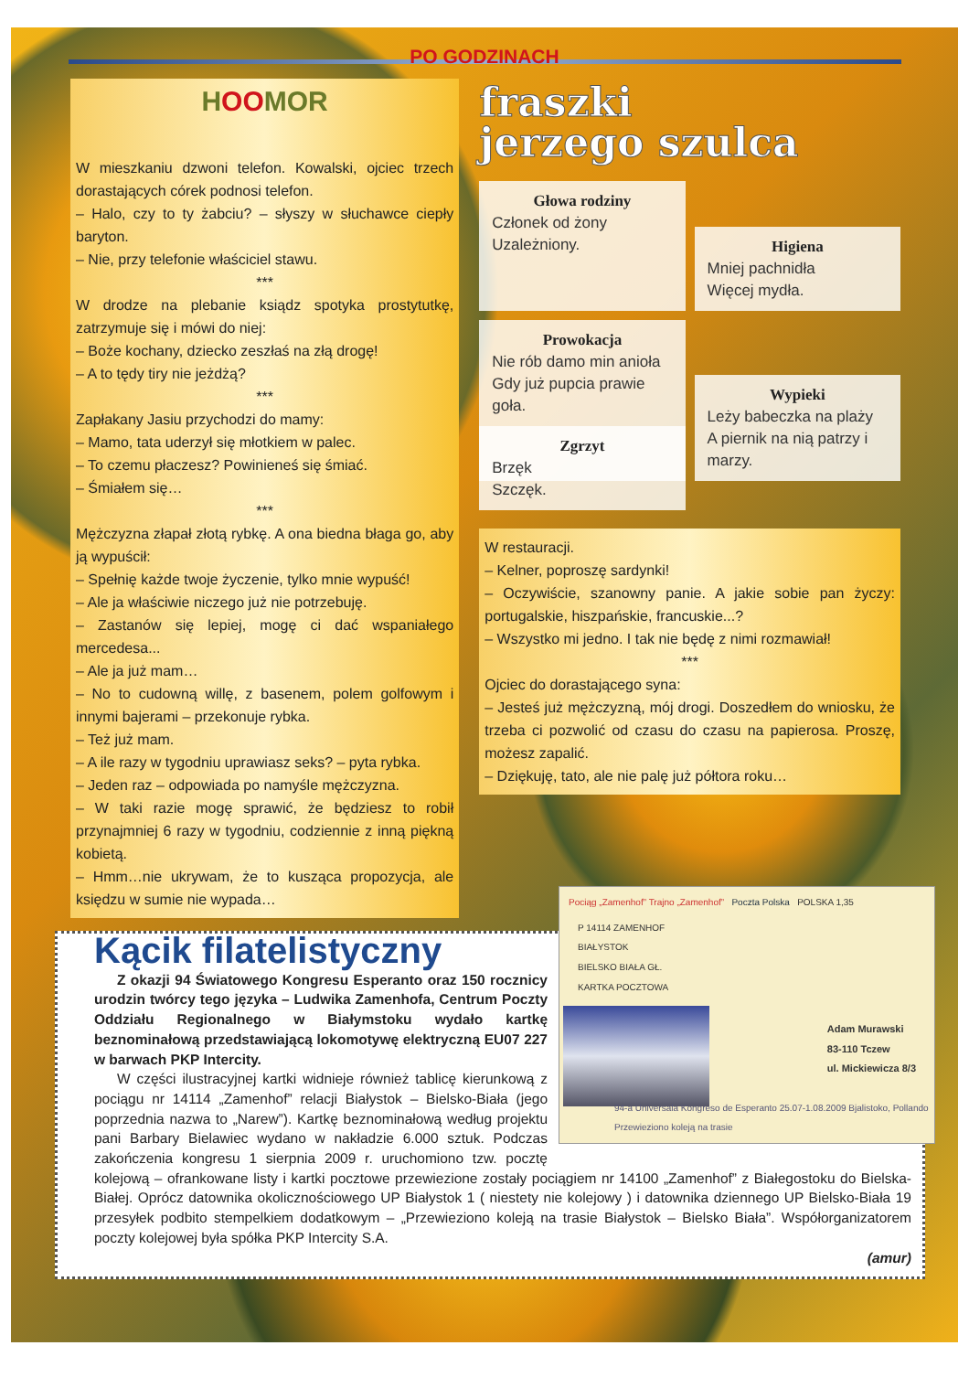PO GODZINACH
HOOMOR
W mieszkaniu dzwoni telefon. Kowalski, ojciec trzech dorastających córek podnosi telefon.
– Halo, czy to ty żabciu? – słyszy w słuchawce ciepły baryton.
– Nie, przy telefonie właściciel stawu.
***
W drodze na plebanie ksiądz spotyka prostytutkę, zatrzymuje się i mówi do niej:
– Boże kochany, dziecko zeszłaś na złą drogę!
– A to tędy tiry nie jeżdżą?
***
Zapłakany Jasiu przychodzi do mamy:
– Mamo, tata uderzył się młotkiem w palec.
– To czemu płaczesz? Powinieneś się śmiać.
– Śmiałem się…
***
Mężczyzna złapał złotą rybkę. A ona biedna błaga go, aby ją wypuścił:
– Spełnię każde twoje życzenie, tylko mnie wypuść!
– Ale ja właściwie niczego już nie potrzebuję.
– Zastanów się lepiej, mogę ci dać wspaniałego mercedesa...
– Ale ja już mam…
– No to cudowną willę, z basenem, polem golfowym i innymi bajerami – przekonuje rybka.
– Też już mam.
– A ile razy w tygodniu uprawiasz seks? – pyta rybka.
– Jeden raz – odpowiada po namyśle mężczyzna.
– W taki razie mogę sprawić, że będziesz to robił przynajmniej 6 razy w tygodniu, codziennie z inną piękną kobietą.
– Hmm…nie ukrywam, że to kusząca propozycja, ale księdzu w sumie nie wypada…
fraszki
jerzego szulca
Głowa rodziny
Członek od żony
Uzależniony.
Higiena
Mniej pachnidła
Więcej mydła.
Prowokacja
Nie rób damo min anioła
Gdy już pupcia prawie goła.
Wypieki
Leży babeczka na plaży
A piernik na nią patrzy i marzy.
Zgrzyt
Brzęk
Szczęk.
W restauracji.
– Kelner, poproszę sardynki!
– Oczywiście, szanowny panie. A jakie sobie pan życzy: portugalskie, hiszpańskie, francuskie...?
– Wszystko mi jedno. I tak nie będę z nimi rozmawiał!
***
Ojciec do dorastającego syna:
– Jesteś już mężczyzną, mój drogi. Doszedłem do wniosku, że trzeba ci pozwolić od czasu do czasu na papierosa. Proszę, możesz zapalić.
– Dziękuję, tato, ale nie palę już półtora roku…
Pociąg „Zamenhof” Trajno „Zamenhof” Poczta Polska POLSKA 1,35
P 14114 ZAMENHOF
BIAŁYSTOK
BIELSKO BIAŁA GŁ.
KARTKA POCZTOWA
Adam Murawski
83-110 Tczew
ul. Mickiewicza 8/3
94-a Universala Kongreso de Esperanto 25.07-1.08.2009 Bjalistoko, Pollando
Przewieziono koleją na trasie
Kącik filatelistyczny
Z okazji 94 Światowego Kongresu Esperanto oraz 150 rocznicy urodzin twórcy tego języka – Ludwika Zamenhofa, Centrum Poczty Oddziału Regionalnego w Białymstoku wydało kartkę beznominałową przedstawiającą lokomotywę elektryczną EU07 227 w barwach PKP Intercity.
W części ilustracyjnej kartki widnieje również tablicę kierunkową z pociągu nr 14114 „Zamenhof” relacji Białystok – Bielsko-Biała (jego poprzednia nazwa to „Narew”). Kartkę beznominałową według projektu pani Barbary Bielawiec wydano w nakładzie 6.000 sztuk. Podczas zakończenia kongresu 1 sierpnia 2009 r. uruchomiono tzw. pocztę kolejową – ofrankowane listy i kartki pocztowe przewiezione zostały pociągiem nr 14100 „Zamenhof” z Białegostoku do Bielska-Białej. Oprócz datownika okolicznościowego UP Białystok 1 ( niestety nie kolejowy ) i datownika dziennego UP Bielsko-Biała 19 przesyłek podbito stempelkiem dodatkowym – „Przewieziono koleją na trasie Białystok – Bielsko Biała”. Współorganizatorem poczty kolejowej była spółka PKP Intercity S.A.
(amur)